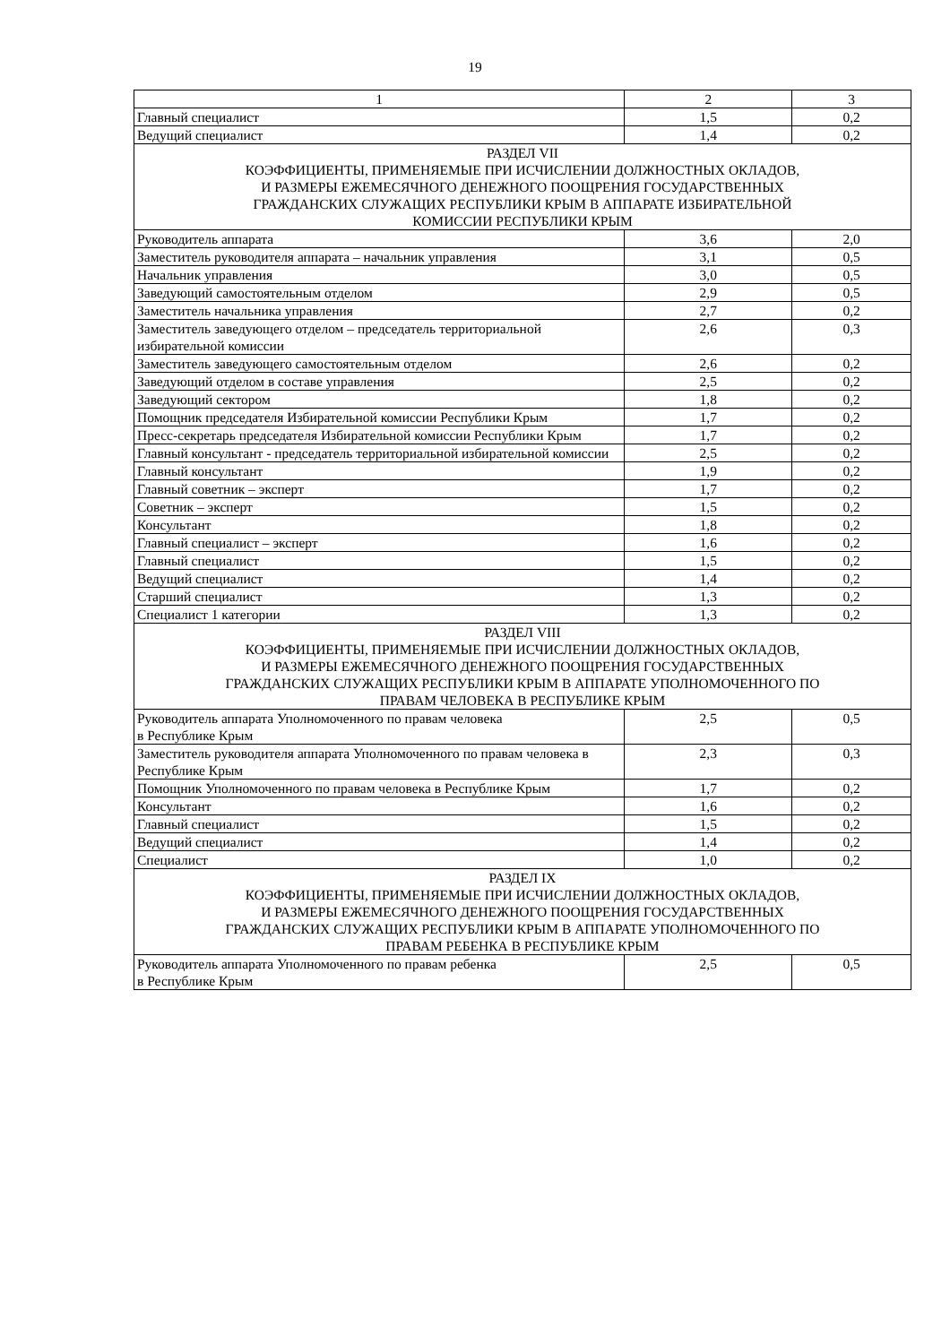19
| 1 | 2 | 3 |
| Главный специалист | 1,5 | 0,2 |
| Ведущий специалист | 1,4 | 0,2 |
| РАЗДЕЛ VII КОЭФФИЦИЕНТЫ, ПРИМЕНЯЕМЫЕ ПРИ ИСЧИСЛЕНИИ ДОЛЖНОСТНЫХ ОКЛАДОВ, И РАЗМЕРЫ ЕЖЕМЕСЯЧНОГО ДЕНЕЖНОГО ПООЩРЕНИЯ ГОСУДАРСТВЕННЫХ ГРАЖДАНСКИХ СЛУЖАЩИХ РЕСПУБЛИКИ КРЫМ В АППАРАТЕ ИЗБИРАТЕЛЬНОЙ КОМИССИИ РЕСПУБЛИКИ КРЫМ | | |
| Руководитель аппарата | 3,6 | 2,0 |
| Заместитель руководителя аппарата – начальник управления | 3,1 | 0,5 |
| Начальник управления | 3,0 | 0,5 |
| Заведующий самостоятельным отделом | 2,9 | 0,5 |
| Заместитель начальника управления | 2,7 | 0,2 |
| Заместитель заведующего отделом – председатель территориальной избирательной комиссии | 2,6 | 0,3 |
| Заместитель заведующего самостоятельным отделом | 2,6 | 0,2 |
| Заведующий отделом в составе управления | 2,5 | 0,2 |
| Заведующий сектором | 1,8 | 0,2 |
| Помощник председателя Избирательной комиссии Республики Крым | 1,7 | 0,2 |
| Пресс-секретарь председателя Избирательной комиссии Республики Крым | 1,7 | 0,2 |
| Главный консультант - председатель территориальной избирательной комиссии | 2,5 | 0,2 |
| Главный консультант | 1,9 | 0,2 |
| Главный советник – эксперт | 1,7 | 0,2 |
| Советник – эксперт | 1,5 | 0,2 |
| Консультант | 1,8 | 0,2 |
| Главный специалист – эксперт | 1,6 | 0,2 |
| Главный специалист | 1,5 | 0,2 |
| Ведущий специалист | 1,4 | 0,2 |
| Старший специалист | 1,3 | 0,2 |
| Специалист 1 категории | 1,3 | 0,2 |
| РАЗДЕЛ VIII КОЭФФИЦИЕНТЫ, ПРИМЕНЯЕМЫЕ ПРИ ИСЧИСЛЕНИИ ДОЛЖНОСТНЫХ ОКЛАДОВ, И РАЗМЕРЫ ЕЖЕМЕСЯЧНОГО ДЕНЕЖНОГО ПООЩРЕНИЯ ГОСУДАРСТВЕННЫХ ГРАЖДАНСКИХ СЛУЖАЩИХ РЕСПУБЛИКИ КРЫМ В АППАРАТЕ УПОЛНОМОЧЕННОГО ПО ПРАВАМ ЧЕЛОВЕКА В РЕСПУБЛИКЕ КРЫМ | | |
| Руководитель аппарата Уполномоченного по правам человека в Республике Крым | 2,5 | 0,5 |
| Заместитель руководителя аппарата Уполномоченного по правам человека в Республике Крым | 2,3 | 0,3 |
| Помощник Уполномоченного по правам человека в Республике Крым | 1,7 | 0,2 |
| Консультант | 1,6 | 0,2 |
| Главный специалист | 1,5 | 0,2 |
| Ведущий специалист | 1,4 | 0,2 |
| Специалист | 1,0 | 0,2 |
| РАЗДЕЛ IX КОЭФФИЦИЕНТЫ, ПРИМЕНЯЕМЫЕ ПРИ ИСЧИСЛЕНИИ ДОЛЖНОСТНЫХ ОКЛАДОВ, И РАЗМЕРЫ ЕЖЕМЕСЯЧНОГО ДЕНЕЖНОГО ПООЩРЕНИЯ ГОСУДАРСТВЕННЫХ ГРАЖДАНСКИХ СЛУЖАЩИХ РЕСПУБЛИКИ КРЫМ В АППАРАТЕ УПОЛНОМОЧЕННОГО ПО ПРАВАМ РЕБЕНКА В РЕСПУБЛИКЕ КРЫМ | | |
| Руководитель аппарата Уполномоченного по правам ребенка в Республике Крым | 2,5 | 0,5 |